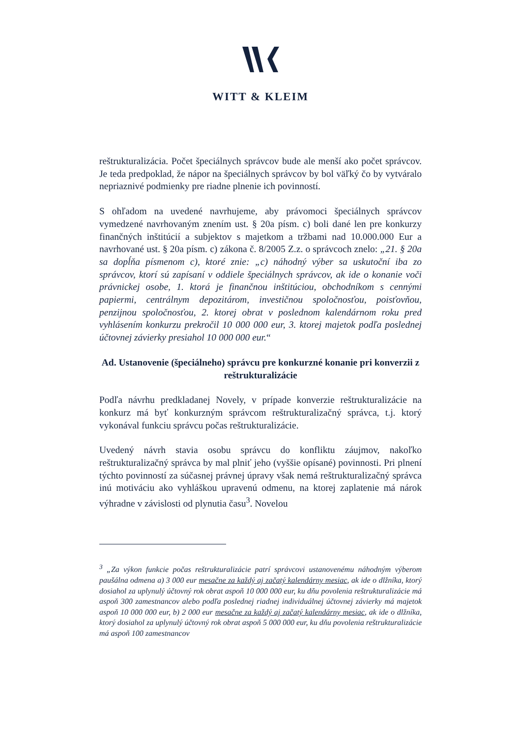WITT & KLEIM
reštrukturalizácia. Počet špeciálnych správcov bude ale menší ako počet správcov. Je teda predpoklad, že nápor na špeciálnych správcov by bol väľký čo by vytváralo nepriaznivé podmienky pre riadne plnenie ich povinností.
S ohľadom na uvedené navrhujeme, aby právomoci špeciálnych správcov vymedzené navrhovaným znením ust. § 20a písm. c) boli dané len pre konkurzy finančných inštitúcií a subjektov s majetkom a tržbami nad 10.000.000 Eur a navrhované ust. § 20a písm. c) zákona č. 8/2005 Z.z. o správcoch znelo: „21. § 20a sa dopĺňa písmenom c), ktoré znie: „c) náhodný výber sa uskutoční iba zo správcov, ktorí sú zapísaní v oddiele špeciálnych správcov, ak ide o konanie voči právnickej osobe, 1. ktorá je finančnou inštitúciou, obchodníkom s cennými papiermi, centrálnym depozitárom, investičnou spoločnosťou, poisťovňou, penzijnou spoločnosťou, 2. ktorej obrat v poslednom kalendárnom roku pred vyhlásením konkurzu prekročil 10 000 000 eur, 3. ktorej majetok podľa poslednej účtovnej závierky presiahol 10 000 000 eur.“
Ad. Ustanovenie (špeciálneho) správcu pre konkurzné konanie pri konverzii z reštrukturalizácie
Podľa návrhu predkladanej Novely, v prípade konverzie reštrukturalizácie na konkurz má byť konkurzným správcom reštrukturalizačný správca, t.j. ktorý vykonával funkciu správcu počas reštrukturalizácie.
Uvedený návrh stavia osobu správcu do konfliktu záujmov, nakoľko reštrukturalizačný správca by mal plniť jeho (vyššie opísané) povinnosti. Pri plnení týchto povinností za súčasnej právnej úpravy však nemá reštrukturalizačný správca inú motiváciu ako vyhláškou upravenú odmenu, na ktorej zaplatenie má nárok výhradne v závislosti od plynutia času<sup>3</sup>. Novelou
<sup>3</sup> „Za výkon funkcie počas reštrukturalizácie patrí správcovi ustanovenému náhodným výberom paušálna odmena a) 3 000 eur mesačne za každý aj začatý kalendárny mesiac, ak ide o dlžníka, ktorý dosiahol za uplynulý účtovný rok obrat aspoň 10 000 000 eur, ku dňu povolenia reštrukturalizácie má aspoň 300 zamestnancov alebo podľa poslednej riadnej individuálnej účtovnej závierky má majetok aspoň 10 000 000 eur, b) 2 000 eur mesačne za každý aj začatý kalendárny mesiac, ak ide o dlžníka, ktorý dosiahol za uplynulý účtovný rok obrat aspoň 5 000 000 eur, ku dňu povolenia reštrukturalizácie má aspoň 100 zamestnancov